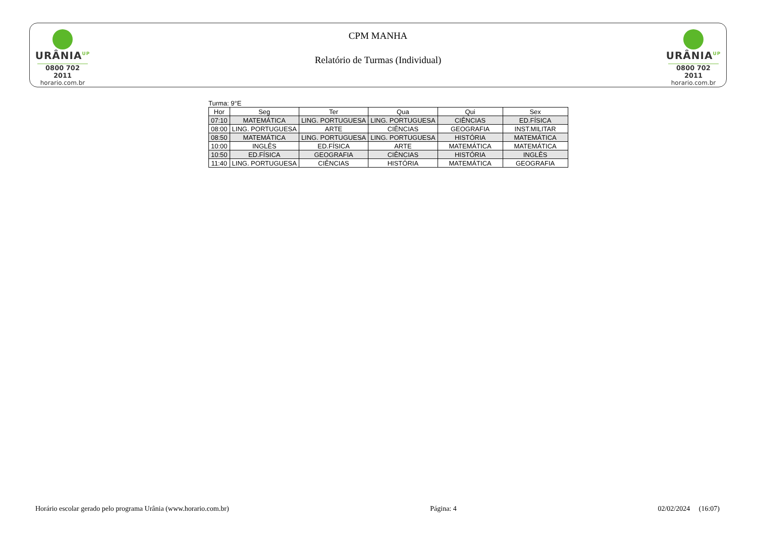URÂNIA<sup>UP</sup>
0800 702 2011
horario.com.br
CPM MANHA
Relatório de Turmas (Individual)
URÂNIA<sup>UP</sup>
0800 702 2011
horario.com.br
Turma: 9°E
| Hor | Seg | Ter | Qua | Qui | Sex |
| --- | --- | --- | --- | --- | --- |
| 07:10 | MATEMÁTICA | LING. PORTUGUESA | LING. PORTUGUESA | CIÊNCIAS | ED.FÍSICA |
| 08:00 | LING. PORTUGUESA | ARTE | CIÊNCIAS | GEOGRAFIA | INST.MILITAR |
| 08:50 | MATEMÁTICA | LING. PORTUGUESA | LING. PORTUGUESA | HISTÓRIA | MATEMÁTICA |
| 10:00 | INGLÊS | ED.FÍSICA | ARTE | MATEMÁTICA | MATEMÁTICA |
| 10:50 | ED.FÍSICA | GEOGRAFIA | CIÊNCIAS | HISTÓRIA | INGLÊS |
| 11:40 | LING. PORTUGUESA | CIÊNCIAS | HISTÓRIA | MATEMÁTICA | GEOGRAFIA |
Horário escolar gerado pelo programa Urânia (www.horario.com.br) Página: 4 02/02/2024 (16:07)